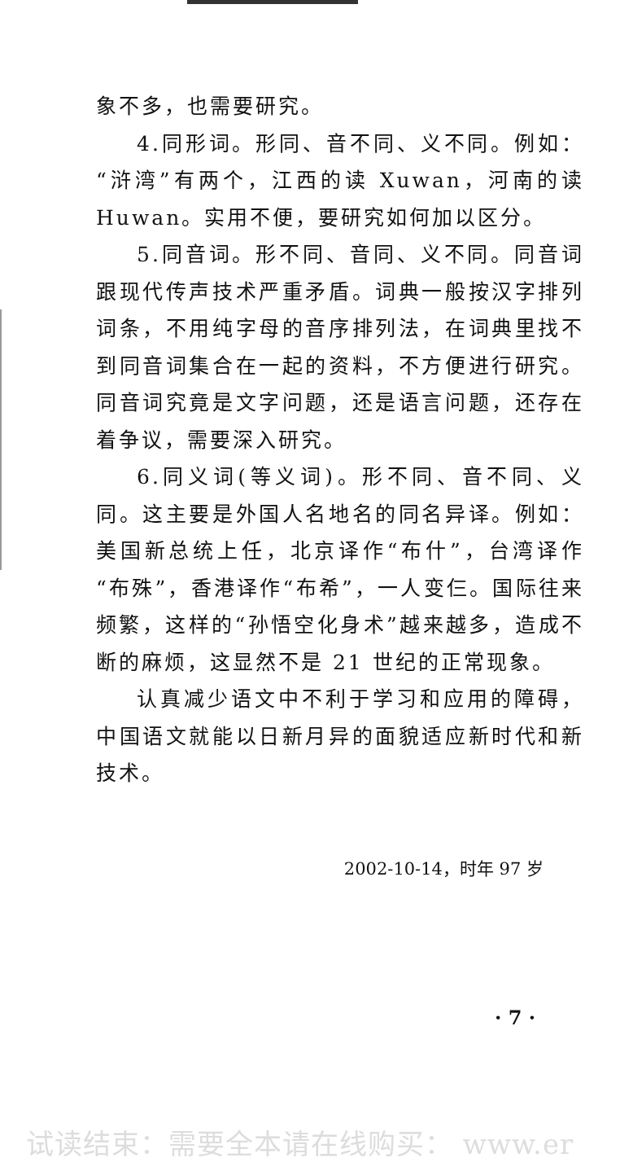象不多，也需要研究。
4.同形词。形同、音不同、义不同。例如：“浒湾”有两个，江西的读 Xuwan，河南的读 Huwan。实用不便，要研究如何加以区分。
5.同音词。形不同、音同、义不同。同音词跟现代传声技术严重矛盾。词典一般按汉字排列词条，不用纯字母的音序排列法，在词典里找不到同音词集合在一起的资料，不方便进行研究。同音词究竟是文字问题，还是语言问题，还存在着争议，需要深入研究。
6.同义词(等义词)。形不同、音不同、义同。这主要是外国人名地名的同名异译。例如：美国新总统上任，北京译作“布什”，台湾译作“布殊”，香港译作“布希”，一人变仨。国际往来频繁，这样的“孙悟空化身术”越来越多，造成不断的麻烦，这显然不是 21 世纪的正常现象。
认真减少语文中不利于学习和应用的障碍，中国语文就能以日新月异的面貌适应新时代和新技术。
2002-10-14，时年 97 岁
· 7 ·
试读结束：需要全本请在线购买： www.er